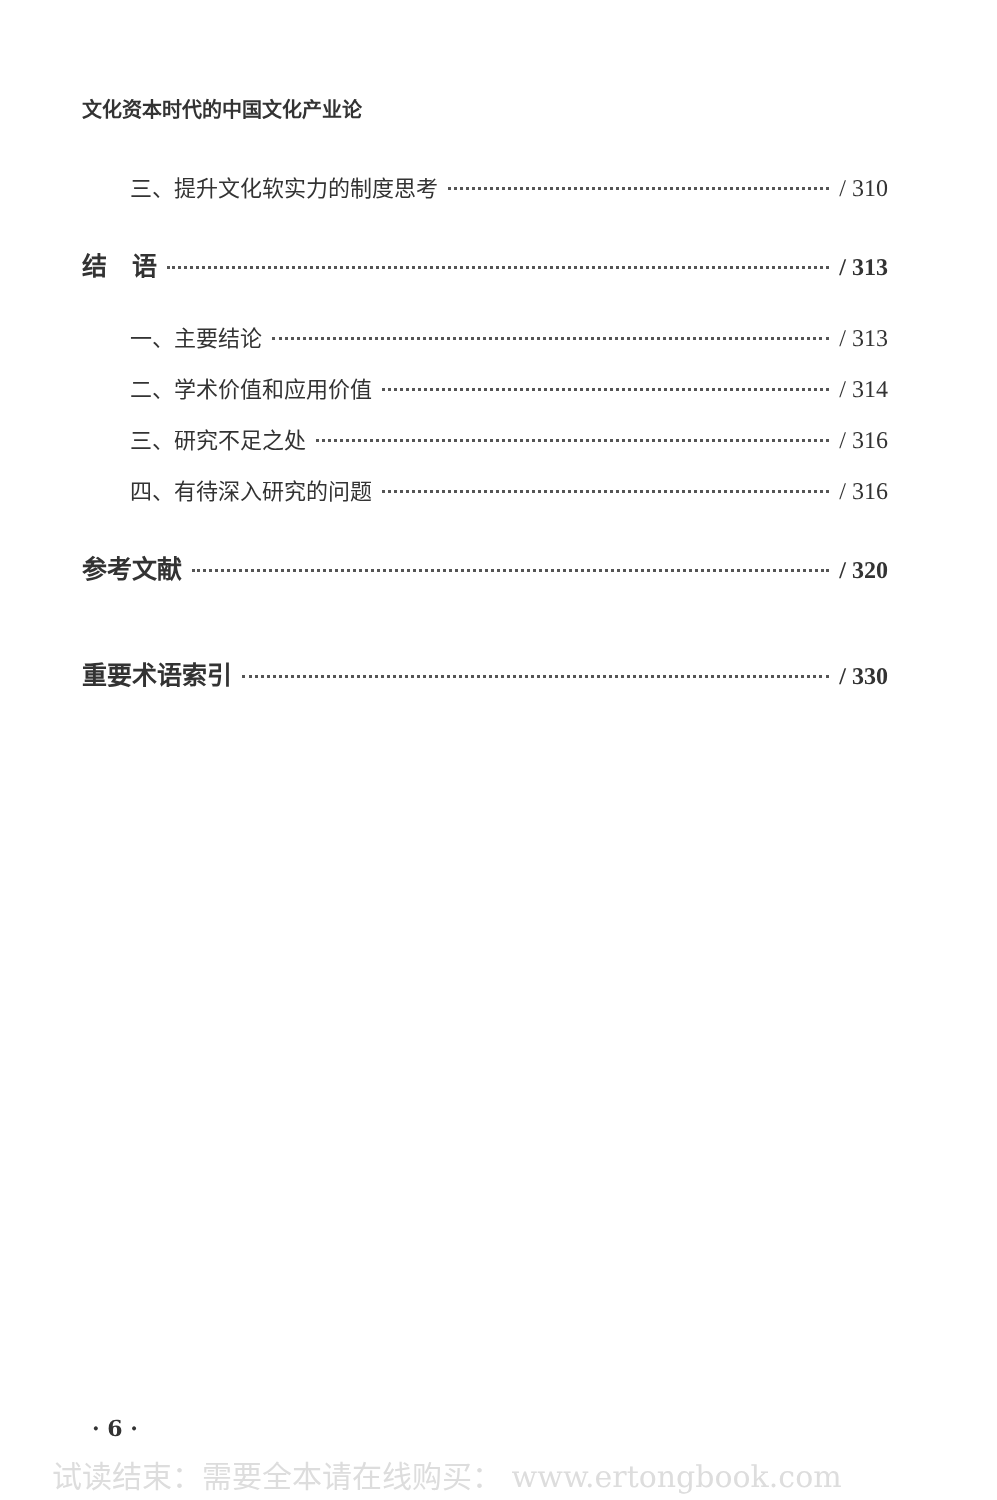文化资本时代的中国文化产业论
三、提升文化软实力的制度思考 / 310
结　语 / 313
一、主要结论 / 313
二、学术价值和应用价值 / 314
三、研究不足之处 / 316
四、有待深入研究的问题 / 316
参考文献 / 320
重要术语索引 / 330
· 6 ·
试读结束：需要全本请在线购买： www.ertongbook.com